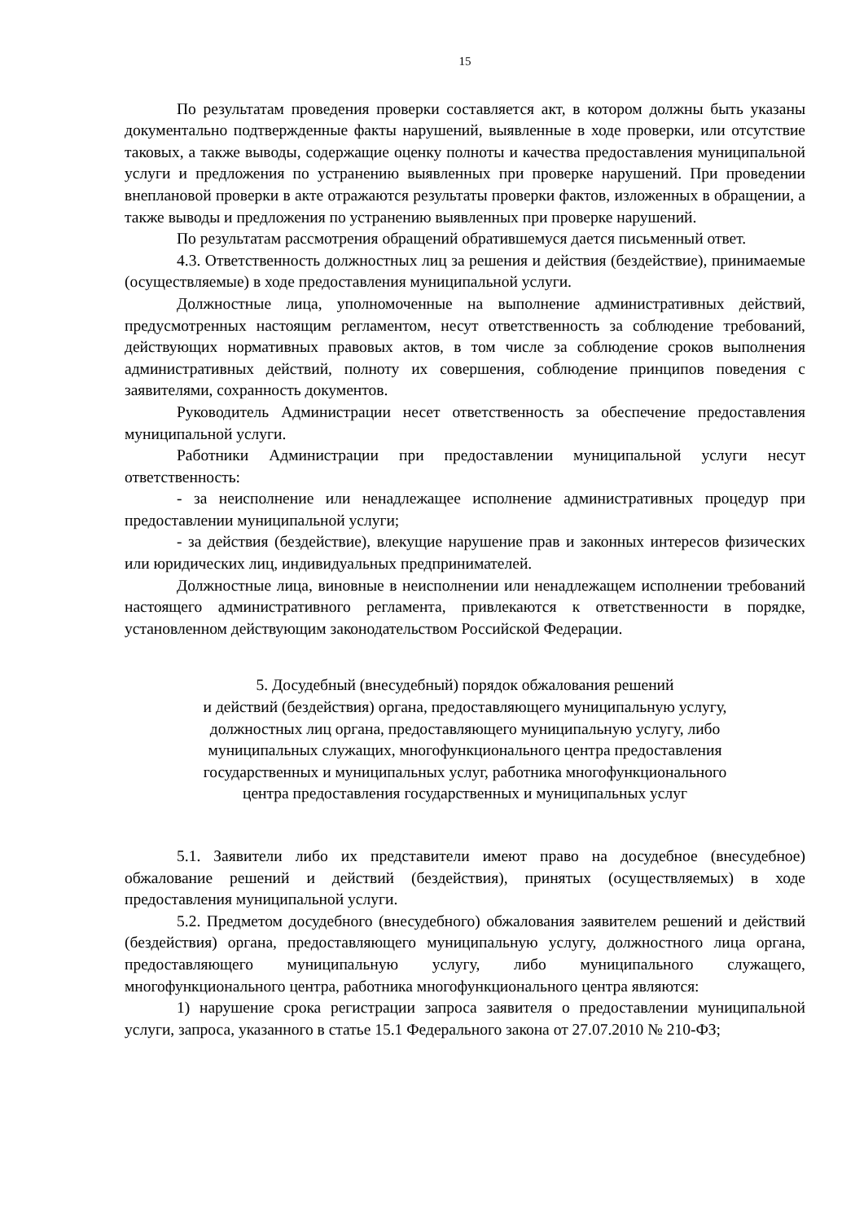15
По результатам проведения проверки составляется акт, в котором должны быть указаны документально подтвержденные факты нарушений, выявленные в ходе проверки, или отсутствие таковых, а также выводы, содержащие оценку полноты и качества предоставления муниципальной услуги и предложения по устранению выявленных при проверке нарушений. При проведении внеплановой проверки в акте отражаются результаты проверки фактов, изложенных в обращении, а также выводы и предложения по устранению выявленных при проверке нарушений.
По результатам рассмотрения обращений обратившемуся дается письменный ответ.
4.3. Ответственность должностных лиц за решения и действия (бездействие), принимаемые (осуществляемые) в ходе предоставления муниципальной услуги.
Должностные лица, уполномоченные на выполнение административных действий, предусмотренных настоящим регламентом, несут ответственность за соблюдение требований, действующих нормативных правовых актов, в том числе за соблюдение сроков выполнения административных действий, полноту их совершения, соблюдение принципов поведения с заявителями, сохранность документов.
Руководитель Администрации несет ответственность за обеспечение предоставления муниципальной услуги.
Работники Администрации при предоставлении муниципальной услуги несут ответственность:
- за неисполнение или ненадлежащее исполнение административных процедур при предоставлении муниципальной услуги;
- за действия (бездействие), влекущие нарушение прав и законных интересов физических или юридических лиц, индивидуальных предпринимателей.
Должностные лица, виновные в неисполнении или ненадлежащем исполнении требований настоящего административного регламента, привлекаются к ответственности в порядке, установленном действующим законодательством Российской Федерации.
5. Досудебный (внесудебный) порядок обжалования решений
и действий (бездействия) органа, предоставляющего муниципальную услугу,
должностных лиц органа, предоставляющего муниципальную услугу, либо
муниципальных служащих, многофункционального центра предоставления
государственных и муниципальных услуг, работника многофункционального
центра предоставления государственных и муниципальных услуг
5.1. Заявители либо их представители имеют право на досудебное (внесудебное) обжалование решений и действий (бездействия), принятых (осуществляемых) в ходе предоставления муниципальной услуги.
5.2. Предметом досудебного (внесудебного) обжалования заявителем решений и действий (бездействия) органа, предоставляющего муниципальную услугу, должностного лица органа, предоставляющего муниципальную услугу, либо муниципального служащего, многофункционального центра, работника многофункционального центра являются:
1) нарушение срока регистрации запроса заявителя о предоставлении муниципальной услуги, запроса, указанного в статье 15.1 Федерального закона от 27.07.2010 № 210-ФЗ;